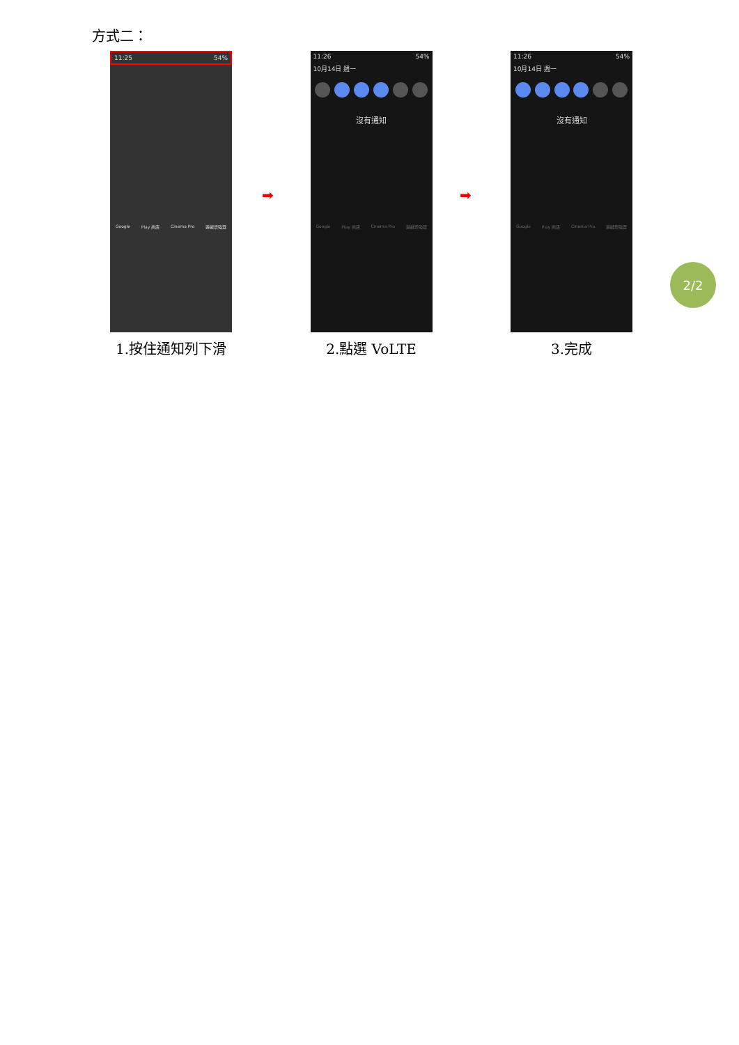方式二：
11:25 54%
Google Play 商店 Cinema Pro 遊戲增強器
1.按住通知列下滑
11:26 54%
10月14日 週一
沒有通知
Google Play 商店 Cinema Pro 遊戲增強器
2.點選 VoLTE
11:26 54%
10月14日 週一
沒有通知
Google Play 商店 Cinema Pro 遊戲增強器
3.完成
➡ ➡
2/2